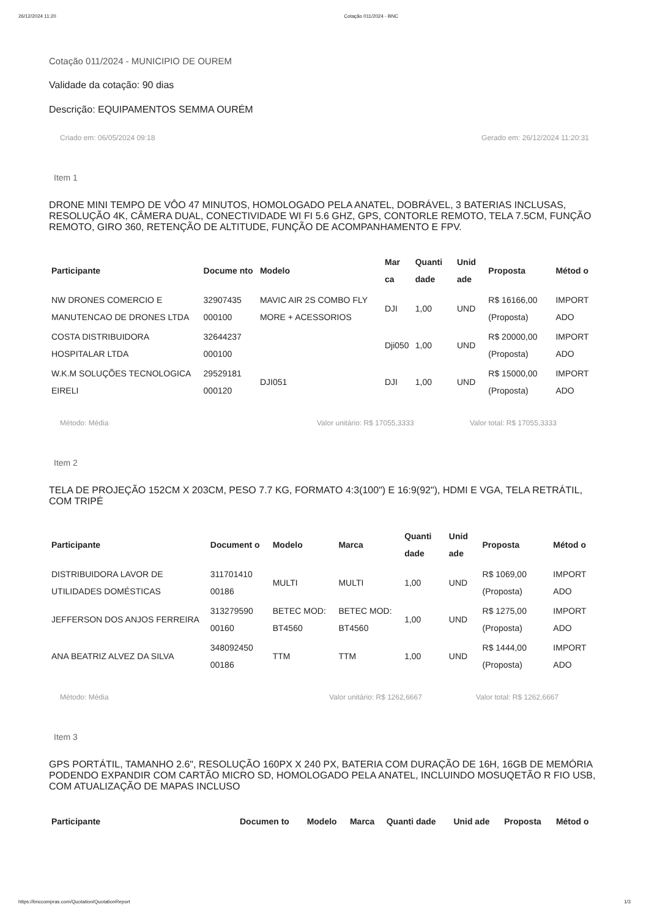26/12/2024 11:20 Cotação 011/2024 - BNC
Cotação 011/2024 - MUNICIPIO DE OUREM
Validade da cotação: 90 dias
Descrição: EQUIPAMENTOS SEMMA OURÉM
Criado em: 06/05/2024 09:18 Gerado em: 26/12/2024 11:20:31
Item 1
DRONE MINI TEMPO DE VÔO 47 MINUTOS, HOMOLOGADO PELA ANATEL, DOBRÁVEL, 3 BATERIAS INCLUSAS, RESOLUÇÃO 4K, CÂMERA DUAL, CONECTIVIDADE WI FI 5.6 GHZ, GPS, CONTORLE REMOTO, TELA 7.5CM, FUNÇÃO REMOTO, GIRO 360, RETENÇÃO DE ALTITUDE, FUNÇÃO DE ACOMPANHAMENTO E FPV.
| Participante | Docume nto | Modelo | Mar ca | Quanti dade | Unid ade | Proposta | Métod o |
| --- | --- | --- | --- | --- | --- | --- | --- |
| NW DRONES COMERCIO E MANUTENCAO DE DRONES LTDA | 32907435 000100 | MAVIC AIR 2S COMBO FLY MORE + ACESSORIOS | DJI | 1,00 | UND | R$ 16166,00 (Proposta) | IMPORT ADO |
| COSTA DISTRIBUIDORA HOSPITALAR LTDA | 32644237 000100 | | Dji050 | 1,00 | UND | R$ 20000,00 (Proposta) | IMPORT ADO |
| W.K.M SOLUÇÕES TECNOLOGICA EIRELI | 29529181 000120 | DJI051 | DJI | 1,00 | UND | R$ 15000,00 (Proposta) | IMPORT ADO |
Método: Média Valor unitário: R$ 17055,3333 Valor total: R$ 17055,3333
Item 2
TELA DE PROJEÇÃO 152CM X 203CM, PESO 7.7 KG, FORMATO 4:3(100") E 16:9(92"), HDMI E VGA, TELA RETRÁTIL, COM TRIPÉ
| Participante | Document o | Modelo | Marca | Quanti dade | Unid ade | Proposta | Métod o |
| --- | --- | --- | --- | --- | --- | --- | --- |
| DISTRIBUIDORA LAVOR DE UTILIDADES DOMÉSTICAS | 311701410 00186 | MULTI | MULTI | 1,00 | UND | R$ 1069,00 (Proposta) | IMPORT ADO |
| JEFFERSON DOS ANJOS FERREIRA | 313279590 00160 | BETEC MOD: BT4560 | BETEC MOD: BT4560 | 1,00 | UND | R$ 1275,00 (Proposta) | IMPORT ADO |
| ANA BEATRIZ ALVEZ DA SILVA | 348092450 00186 | TTM | TTM | 1,00 | UND | R$ 1444,00 (Proposta) | IMPORT ADO |
Método: Média Valor unitário: R$ 1262,6667 Valor total: R$ 1262,6667
Item 3
GPS PORTÁTIL, TAMANHO 2.6", RESOLUÇÃO 160PX X 240 PX, BATERIA COM DURAÇÃO DE 16H, 16GB DE MEMÓRIA PODENDO EXPANDIR COM CARTÃO MICRO SD, HOMOLOGADO PELA ANATEL, INCLUINDO MOSUQETÃO R FIO USB, COM ATUALIZAÇÃO DE MAPAS INCLUSO
| Participante | Documen to | Modelo | Marca | Quanti dade | Unid ade | Proposta | Métod o |
| --- | --- | --- | --- | --- | --- | --- | --- |
https://bnccompras.com/Quotation/QuotationReport 1/3